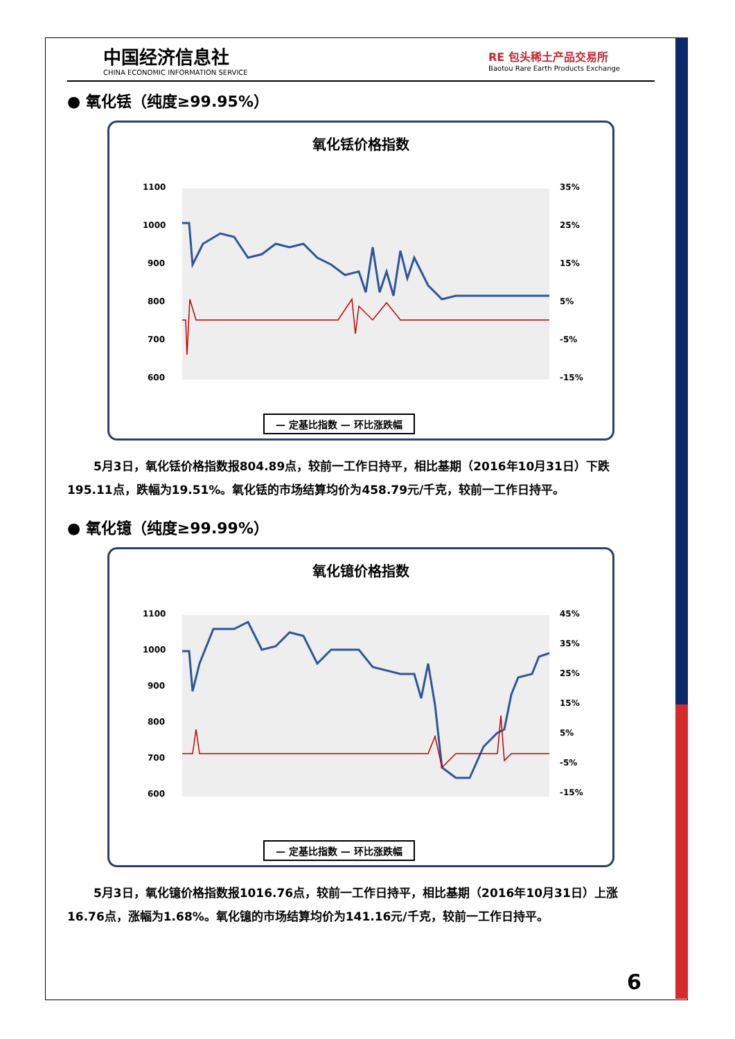中国经济信息社
CHINA ECONOMIC INFORMATION SERVICE
RE 包头稀土产品交易所
Baotou Rare Earth Products Exchange
● 氧化铥（纯度≥99.95%）
氧化铥价格指数
1100
1000
900
800
700
600
35%
25%
15%
5%
-5%
-15%
— 定基比指数 — 环比涨跌幅
5月3日，氧化铥价格指数报804.89点，较前一工作日持平，相比基期（2016年10月31日）下跌195.11点，跌幅为19.51%。氧化铥的市场结算均价为458.79元/千克，较前一工作日持平。
● 氧化镱（纯度≥99.99%）
氧化镱价格指数
1100
1000
900
800
700
600
45%
35%
25%
15%
5%
-5%
-15%
— 定基比指数 — 环比涨跌幅
5月3日，氧化镱价格指数报1016.76点，较前一工作日持平，相比基期（2016年10月31日）上涨16.76点，涨幅为1.68%。氧化镱的市场结算均价为141.16元/千克，较前一工作日持平。
6